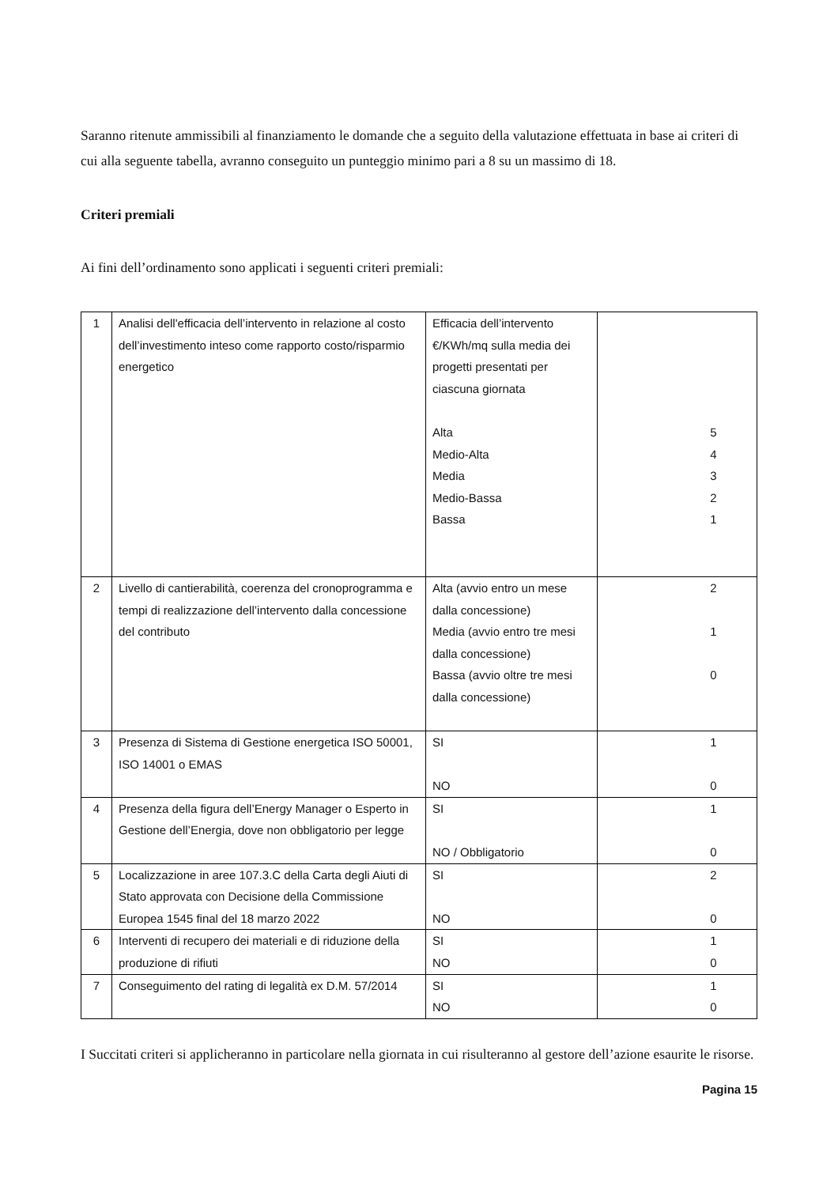Saranno ritenute ammissibili al finanziamento le domande che a seguito della valutazione effettuata in base ai criteri di cui alla seguente tabella, avranno conseguito un punteggio minimo pari a 8 su un massimo di 18.
Criteri premiali
Ai fini dell’ordinamento sono applicati i seguenti criteri premiali:
| 1 | Analisi dell'efficacia dell’intervento in relazione al costo dell’investimento inteso come rapporto costo/risparmio energetico | Efficacia dell’intervento €/KWh/mq sulla media dei progetti presentati per ciascuna giornata Alta Medio-Alta Media Medio-Bassa Bassa | 5 4 3 2 1 |
| 2 | Livello di cantierabilità, coerenza del cronoprogramma e tempi di realizzazione dell’intervento dalla concessione del contributo | Alta (avvio entro un mese dalla concessione) Media (avvio entro tre mesi dalla concessione) Bassa (avvio oltre tre mesi dalla concessione) | 2 1 0 |
| 3 | Presenza di Sistema di Gestione energetica ISO 50001, ISO 14001 o EMAS | SI NO | 1 0 |
| 4 | Presenza della figura dell’Energy Manager o Esperto in Gestione dell’Energia, dove non obbligatorio per legge | SI NO / Obbligatorio | 1 0 |
| 5 | Localizzazione in aree 107.3.C della Carta degli Aiuti di Stato approvata con Decisione della Commissione Europea 1545 final del 18 marzo 2022 | SI NO | 2 0 |
| 6 | Interventi di recupero dei materiali e di riduzione della produzione di rifiuti | SI NO | 1 0 |
| 7 | Conseguimento del rating di legalità ex D.M. 57/2014 | SI NO | 1 0 |
I Succitati criteri si applicheranno in particolare nella giornata in cui risulteranno al gestore dell’azione esaurite le risorse.
Pagina 15